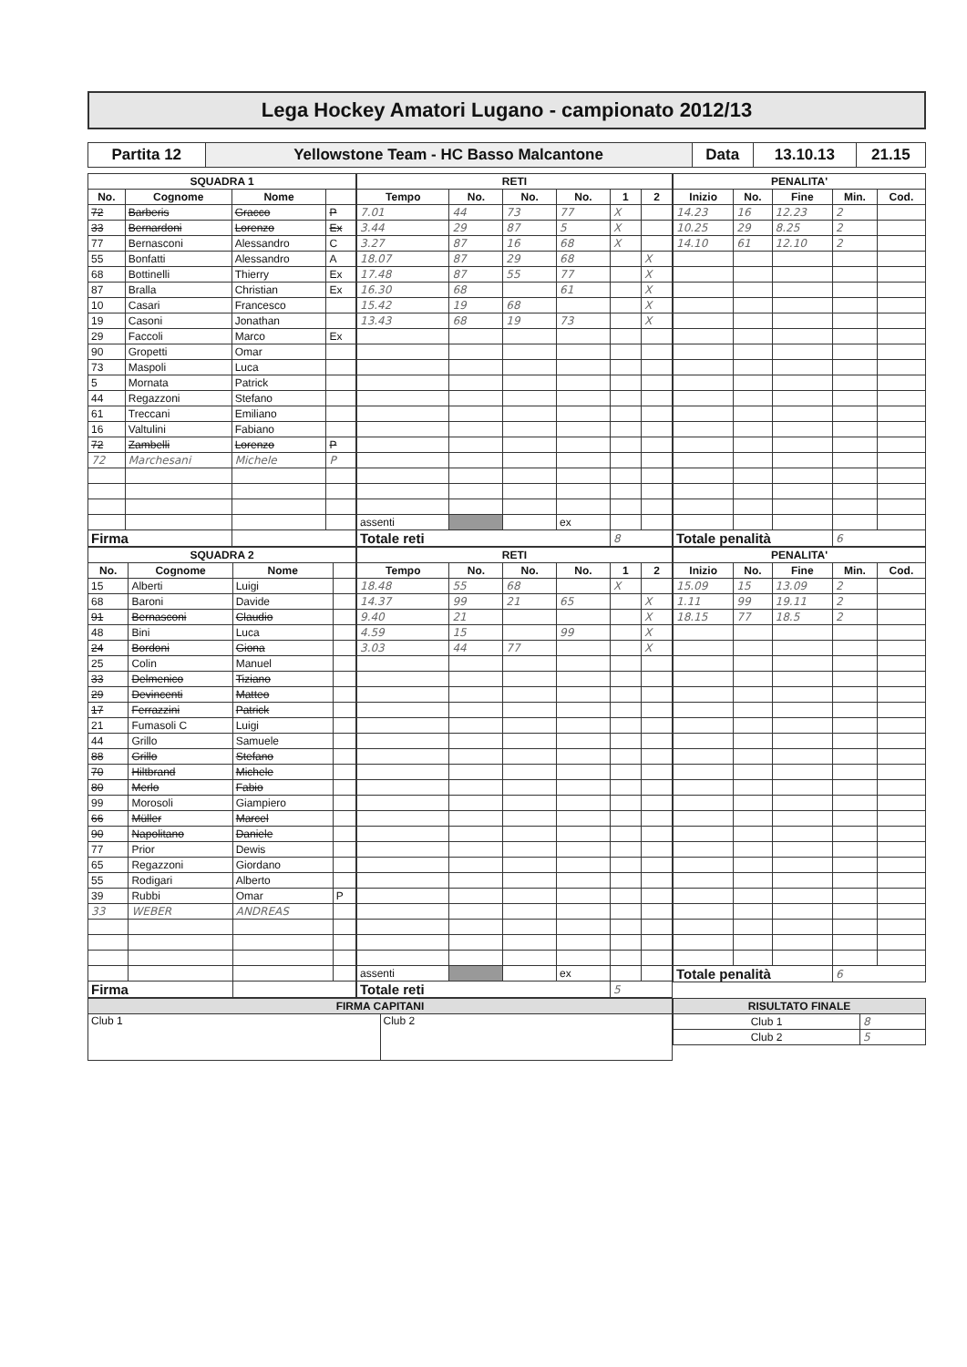Lega Hockey Amatori Lugano - campionato 2012/13
| Partita 12 | Yellowstone Team - HC Basso Malcantone | Data | 13.10.13 | 21.15 |
| SQUADRA 1 | | | |
| --- | --- | --- | --- |
| No. | Cognome | Nome | |
| 72 | Barberis | Gracco | P |
| 33 | Bernardoni | Lorenzo | Ex |
| 77 | Bernasconi | Alessandro | C |
| 55 | Bonfatti | Alessandro | A |
| 68 | Bottinelli | Thierry | Ex |
| 87 | Bralla | Christian | Ex |
| 10 | Casari | Francesco | |
| 19 | Casoni | Jonathan | |
| 29 | Faccoli | Marco | Ex |
| 90 | Gropetti | Omar | |
| 73 | Maspoli | Luca | |
| 5 | Mornata | Patrick | |
| 44 | Regazzoni | Stefano | |
| 61 | Treccani | Emiliano | |
| 16 | Valtulini | Fabiano | |
| 72 | Zambelli | Lorenzo | P |
| 72 | Marchesani | Michele | P |
| Firma | | | |
| RETI | | | | | |
| --- | --- | --- | --- | --- | --- |
| Tempo | No. | No. | No. | 1 | 2 |
| 7.01 | 44 | 73 | 77 | X | |
| 3.44 | 29 | 87 | 5 | X | |
| 3.27 | 87 | 16 | 68 | X | |
| 18.07 | 87 | 29 | 68 | | X |
| 17.48 | 87 | 55 | 77 | | X |
| 16.30 | 68 | | 61 | | X |
| 15.42 | 19 | 68 | | | X |
| 13.43 | 68 | 19 | 73 | | X |
| assenti | | | ex | | |
| Totale reti | | | | 8 | |
| PENALITA' | | | | |
| --- | --- | --- | --- | --- |
| Inizio | No. | Fine | Min. | Cod. |
| 14.23 | 16 | 12.23 | 2 | |
| 10.25 | 29 | 8.25 | 2 | |
| 14.10 | 61 | 12.10 | 2 | |
| Totale penalità | | | 6 | |
| SQUADRA 2 | | | |
| --- | --- | --- | --- |
| No. | Cognome | Nome | |
| 15 | Alberti | Luigi | |
| 68 | Baroni | Davide | |
| 91 | Bernasconi | Claudio | |
| 48 | Bini | Luca | |
| 24 | Bordoni | Giona | |
| 25 | Colin | Manuel | |
| 33 | Delmenico | Tiziano | |
| 29 | Devincenti | Matteo | |
| 17 | Ferrazzini | Patrick | |
| 21 | Fumasoli C | Luigi | |
| 44 | Grillo | Samuele | |
| 88 | Grillo | Stefano | |
| 70 | Hiltbrand | Michele | |
| 80 | Merlo | Fabio | |
| 99 | Morosoli | Giampiero | |
| 66 | Müller | Marcel | |
| 90 | Napolitano | Daniele | |
| 77 | Prior | Dewis | |
| 65 | Regazzoni | Giordano | |
| 55 | Rodigari | Alberto | |
| 39 | Rubbi | Omar | P |
| 33 | WEBER | ANDREAS | |
| Firma | | | |
| RETI | | | | | |
| --- | --- | --- | --- | --- | --- |
| Tempo | No. | No. | No. | 1 | 2 |
| 18.48 | 55 | 68 | | X | |
| 14.37 | 99 | 21 | 65 | | X |
| 9.40 | 21 | | | | X |
| 4.59 | 15 | | 99 | | X |
| 3.03 | 44 | 77 | | | X |
| assenti | | | ex | | |
| Totale reti | | | | 5 | |
| PENALITA' | | | | |
| --- | --- | --- | --- | --- |
| Inizio | No. | Fine | Min. | Cod. |
| 15.09 | 15 | 13.09 | 2 | |
| 1.11 | 99 | 19.11 | 2 | |
| 18.15 | 77 | 18.5 | 2 | |
| Totale penalità | | | 6 | |
| FIRMA CAPITANI | |
| --- | --- |
| Club 1 | Club 2 |
| RISULTATO FINALE | |
| --- | --- |
| Club 1 | 8 |
| Club 2 | 5 |